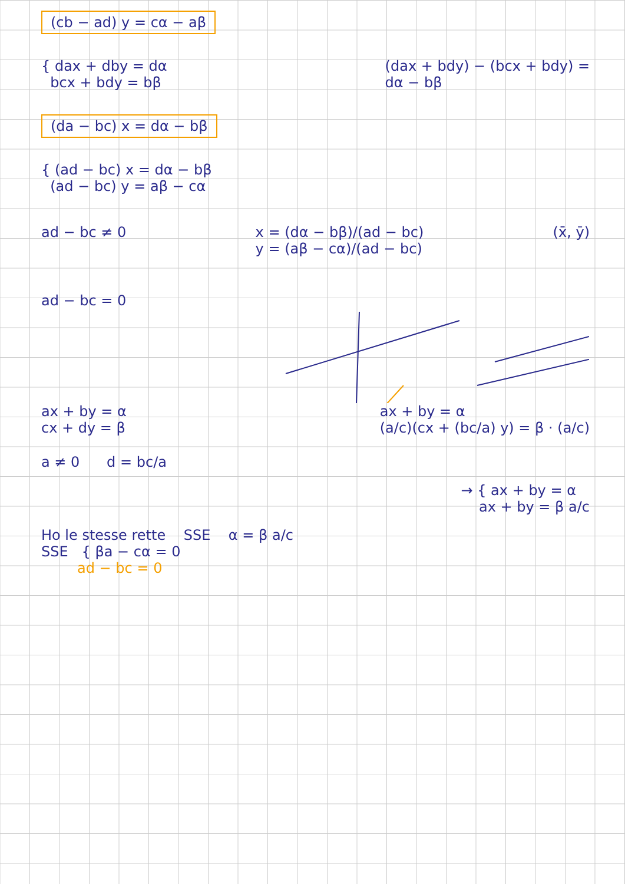(cb − ad) y = cα − aβ
{ dax + dby = dα
bcx + bdy = bβ
(dax + bdy) − (bcx + bdy) =
dα − bβ
(da − bc) x = dα − bβ
{ (ad − bc) x = dα − bβ
(ad − bc) y = aβ − cα
ad − bc ≠ 0 x = (dα − bβ)/(ad − bc)
y = (aβ − cα)/(ad − bc)
(x̄, ȳ)
ad − bc = 0
ax + by = α
cx + dy = β
ax + by = α
(a/c)(cx + (bc/a) y) = β · (a/c)
a ≠ 0 d = bc/a
→ { ax + by = α
ax + by = β a/c
Ho le stesse rette SSE α = β a/c
SSE { βa − cα = 0
ad − bc = 0